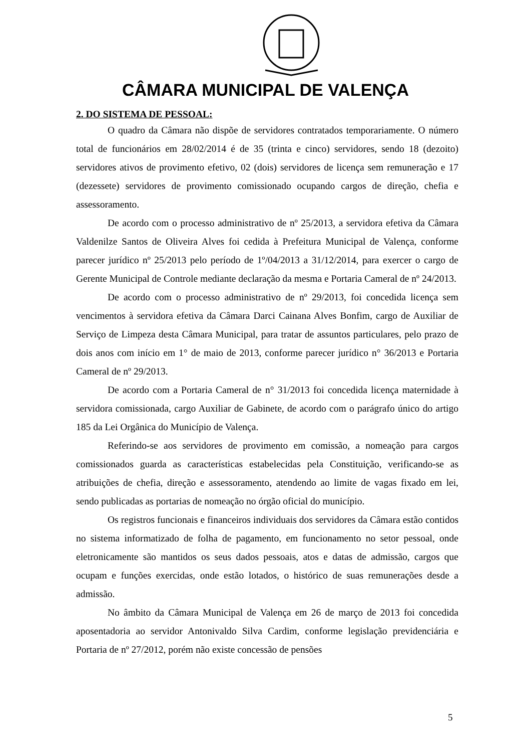CÂMARA MUNICIPAL DE VALENÇA
2. DO SISTEMA DE PESSOAL:
O quadro da Câmara não dispõe de servidores contratados temporariamente. O número total de funcionários em 28/02/2014 é de 35 (trinta e cinco) servidores, sendo 18 (dezoito) servidores ativos de provimento efetivo, 02 (dois) servidores de licença sem remuneração e 17 (dezessete) servidores de provimento comissionado ocupando cargos de direção, chefia e assessoramento.
De acordo com o processo administrativo de nº 25/2013, a servidora efetiva da Câmara Valdenilze Santos de Oliveira Alves foi cedida à Prefeitura Municipal de Valença, conforme parecer jurídico nº 25/2013 pelo período de 1º/04/2013 a 31/12/2014, para exercer o cargo de Gerente Municipal de Controle mediante declaração da mesma e Portaria Cameral de nº 24/2013.
De acordo com o processo administrativo de nº 29/2013, foi concedida licença sem vencimentos à servidora efetiva da Câmara Darci Cainana Alves Bonfim, cargo de Auxiliar de Serviço de Limpeza desta Câmara Municipal, para tratar de assuntos particulares, pelo prazo de dois anos com início em 1° de maio de 2013, conforme parecer jurídico n° 36/2013 e Portaria Cameral de nº 29/2013.
De acordo com a Portaria Cameral de n° 31/2013 foi concedida licença maternidade à servidora comissionada, cargo Auxiliar de Gabinete, de acordo com o parágrafo único do artigo 185 da Lei Orgânica do Município de Valença.
Referindo-se aos servidores de provimento em comissão, a nomeação para cargos comissionados guarda as características estabelecidas pela Constituição, verificando-se as atribuições de chefia, direção e assessoramento, atendendo ao limite de vagas fixado em lei, sendo publicadas as portarias de nomeação no órgão oficial do município.
Os registros funcionais e financeiros individuais dos servidores da Câmara estão contidos no sistema informatizado de folha de pagamento, em funcionamento no setor pessoal, onde eletronicamente são mantidos os seus dados pessoais, atos e datas de admissão, cargos que ocupam e funções exercidas, onde estão lotados, o histórico de suas remunerações desde a admissão.
No âmbito da Câmara Municipal de Valença em 26 de março de 2013 foi concedida aposentadoria ao servidor Antonivaldo Silva Cardim, conforme legislação previdenciária e Portaria de nº 27/2012, porém não existe concessão de pensões
5